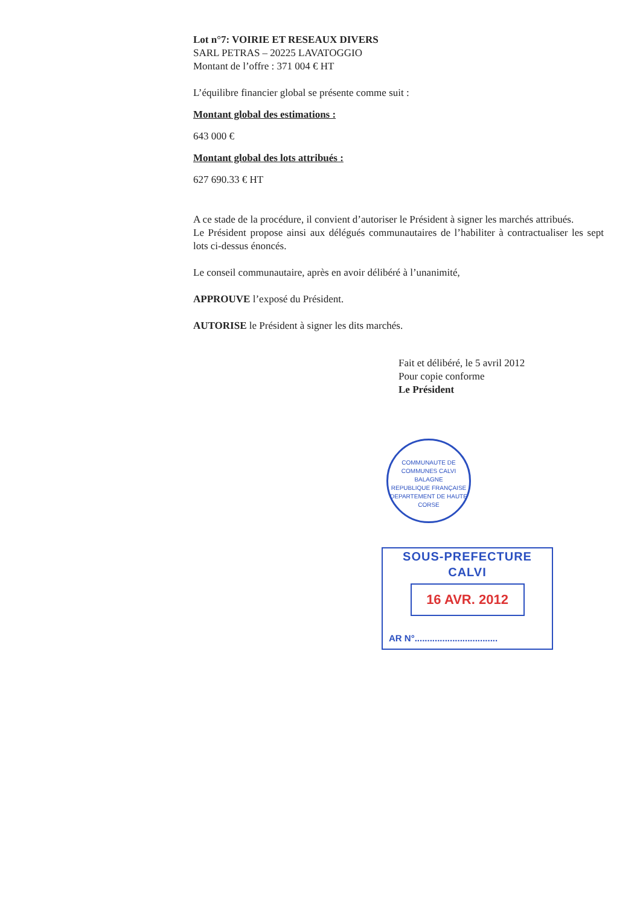Lot n°7: VOIRIE ET RESEAUX DIVERS
SARL PETRAS – 20225 LAVATOGGIO
Montant de l’offre : 371 004 € HT
L’équilibre financier global se présente comme suit :
Montant global des estimations :
643 000 €
Montant global des lots attribués :
627 690.33 € HT
A ce stade de la procédure, il convient d’autoriser le Président à signer les marchés attribués.
Le Président propose ainsi aux délégués communautaires de l’habiliter à contractualiser les sept lots ci-dessus énoncés.
Le conseil communautaire, après en avoir délibéré à l’unanimité,
APPROUVE l’exposé du Président.
AUTORISE le Président à signer les dits marchés.
Fait et délibéré, le 5 avril 2012
Pour copie conforme
Le Président
COMMUNAUTE DE COMMUNES CALVI BALAGNE
REPUBLIQUE FRANÇAISE
DEPARTEMENT DE HAUTE CORSE
SOUS-PREFECTURE
CALVI
16 AVR. 2012
AR N°.................................